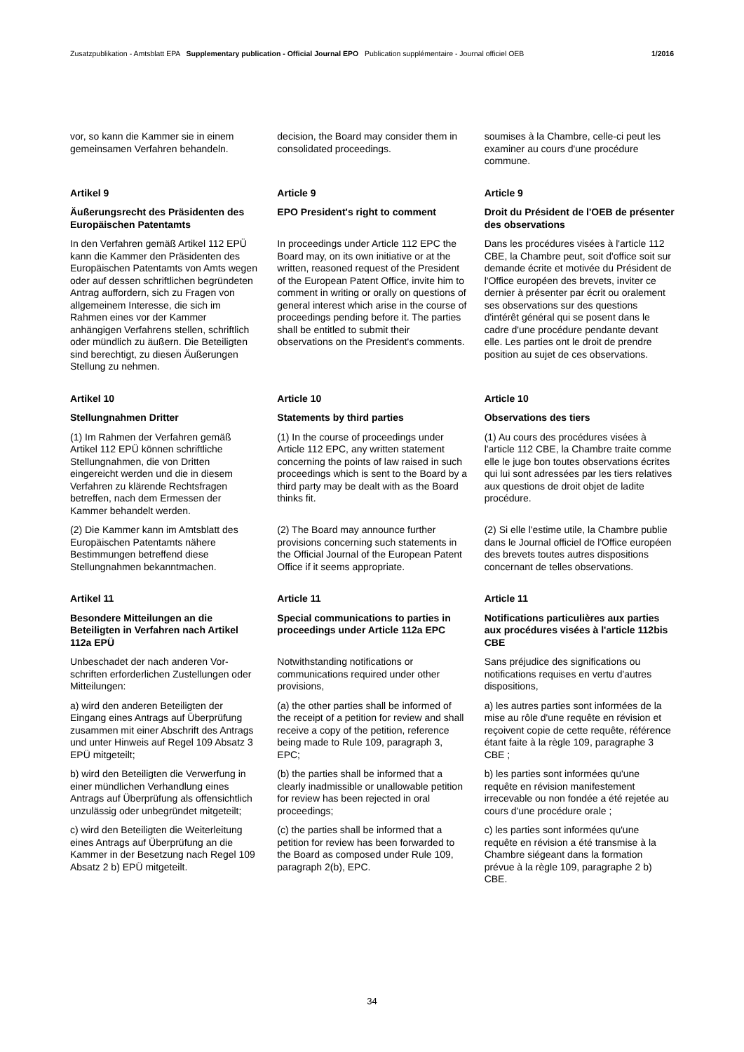Zusatzpublikation - Amtsblatt EPA Supplementary publication - Official Journal EPO Publication supplémentaire - Journal officiel OEB 1/2016
vor, so kann die Kammer sie in einem gemeinsamen Verfahren behandeln.
decision, the Board may consider them in consolidated proceedings.
soumises à la Chambre, celle-ci peut les examiner au cours d'une procédure commune.
Artikel 9
Äußerungsrecht des Präsidenten des Europäischen Patentamts
Article 9
EPO President's right to comment
Article 9
Droit du Président de l'OEB de présenter des observations
In den Verfahren gemäß Artikel 112 EPÜ kann die Kammer den Präsidenten des Europäischen Patentamts von Amts wegen oder auf dessen schrift­lichen begründeten Antrag auffordern, sich zu Fragen von allgemeinem Interesse, die sich im Rahmen eines vor der Kammer anhängigen Verfah­rens stellen, schriftlich oder mündlich zu äußern. Die Beteiligten sind berechtigt, zu diesen Äußerungen Stellung zu nehmen.
In proceedings under Article 112 EPC the Board may, on its own initiative or at the written, reasoned request of the President of the European Patent Office, invite him to comment in writing or orally on questions of general interest which arise in the course of proceedings pending before it. The parties shall be entitled to submit their observations on the President's comments.
Dans les procédures visées à l'article 112 CBE, la Chambre peut, soit d'office soit sur demande écrite et motivée du Président de l'Office européen des brevets, inviter ce dernier à présenter par écrit ou oralement ses observations sur des questions d'intérêt général qui se posent dans le cadre d'une procédure pendante devant elle. Les parties ont le droit de prendre position au sujet de ces observations.
Artikel 10
Stellungnahmen Dritter
Article 10
Statements by third parties
Article 10
Observations des tiers
(1) Im Rahmen der Verfahren gemäß Artikel 112 EPÜ können schriftliche Stellungnahmen, die von Dritten eingereicht werden und die in diesem Verfahren zu klärende Rechtsfragen betreffen, nach dem Ermessen der Kammer behandelt werden.
(1) In the course of proceedings under Article 112 EPC, any written statement concerning the points of law raised in such proceedings which is sent to the Board by a third party may be dealt with as the Board thinks fit.
(1) Au cours des procédures visées à l'article 112 CBE, la Chambre traite comme elle le juge bon toutes observations écrites qui lui sont adressées par les tiers relatives aux questions de droit objet de ladite procédure.
(2) Die Kammer kann im Amtsblatt des Europäischen Patentamts nähere Bestimmungen betreffend diese Stellungnahmen bekanntmachen.
(2) The Board may announce further provisions concerning such statements in the Official Journal of the European Patent Office if it seems appropriate.
(2) Si elle l'estime utile, la Chambre publie dans le Journal officiel de l'Office européen des brevets toutes autres dispositions concernant de telles observations.
Artikel 11
Besondere Mitteilungen an die Beteiligten in Verfahren nach Artikel 112a EPÜ
Article 11
Special communications to parties in proceedings under Article 112a EPC
Article 11
Notifications particulières aux parties aux procédures visées à l'article 112bis CBE
Unbeschadet der nach anderen Vor­schriften erforderlichen Zustellungen oder Mitteilungen:
Notwithstanding notifications or communications required under other provisions,
Sans préjudice des significations ou notifications requises en vertu d'autres dispositions,
a) wird den anderen Beteiligten der Eingang eines Antrags auf Überprüfung zusammen mit einer Abschrift des Antrags und unter Hinweis auf Regel 109 Absatz 3 EPÜ mitgeteilt;
(a) the other parties shall be informed of the receipt of a petition for review and shall receive a copy of the petition, reference being made to Rule 109, paragraph 3, EPC;
a) les autres parties sont informées de la mise au rôle d'une requête en révision et reçoivent copie de cette requête, référence étant faite à la règle 109, paragraphe 3 CBE ;
b) wird den Beteiligten die Verwerfung in einer mündlichen Verhandlung eines Antrags auf Überprüfung als offensicht­lich unzulässig oder unbegründet mitgeteilt;
(b) the parties shall be informed that a clearly inadmissible or unallowable petition for review has been rejected in oral proceedings;
b) les parties sont informées qu'une requête en révision manifestement irrecevable ou non fondée a été rejetée au cours d'une procédure orale ;
c) wird den Beteiligten die Weiterleitung eines Antrags auf Überprüfung an die Kammer in der Besetzung nach Regel 109 Absatz 2 b) EPÜ mitgeteilt.
(c) the parties shall be informed that a petition for review has been forwarded to the Board as composed under Rule 109, paragraph 2(b), EPC.
c) les parties sont informées qu'une requête en révision a été transmise à la Chambre siégeant dans la formation prévue à la règle 109, paragraphe 2 b) CBE.
34